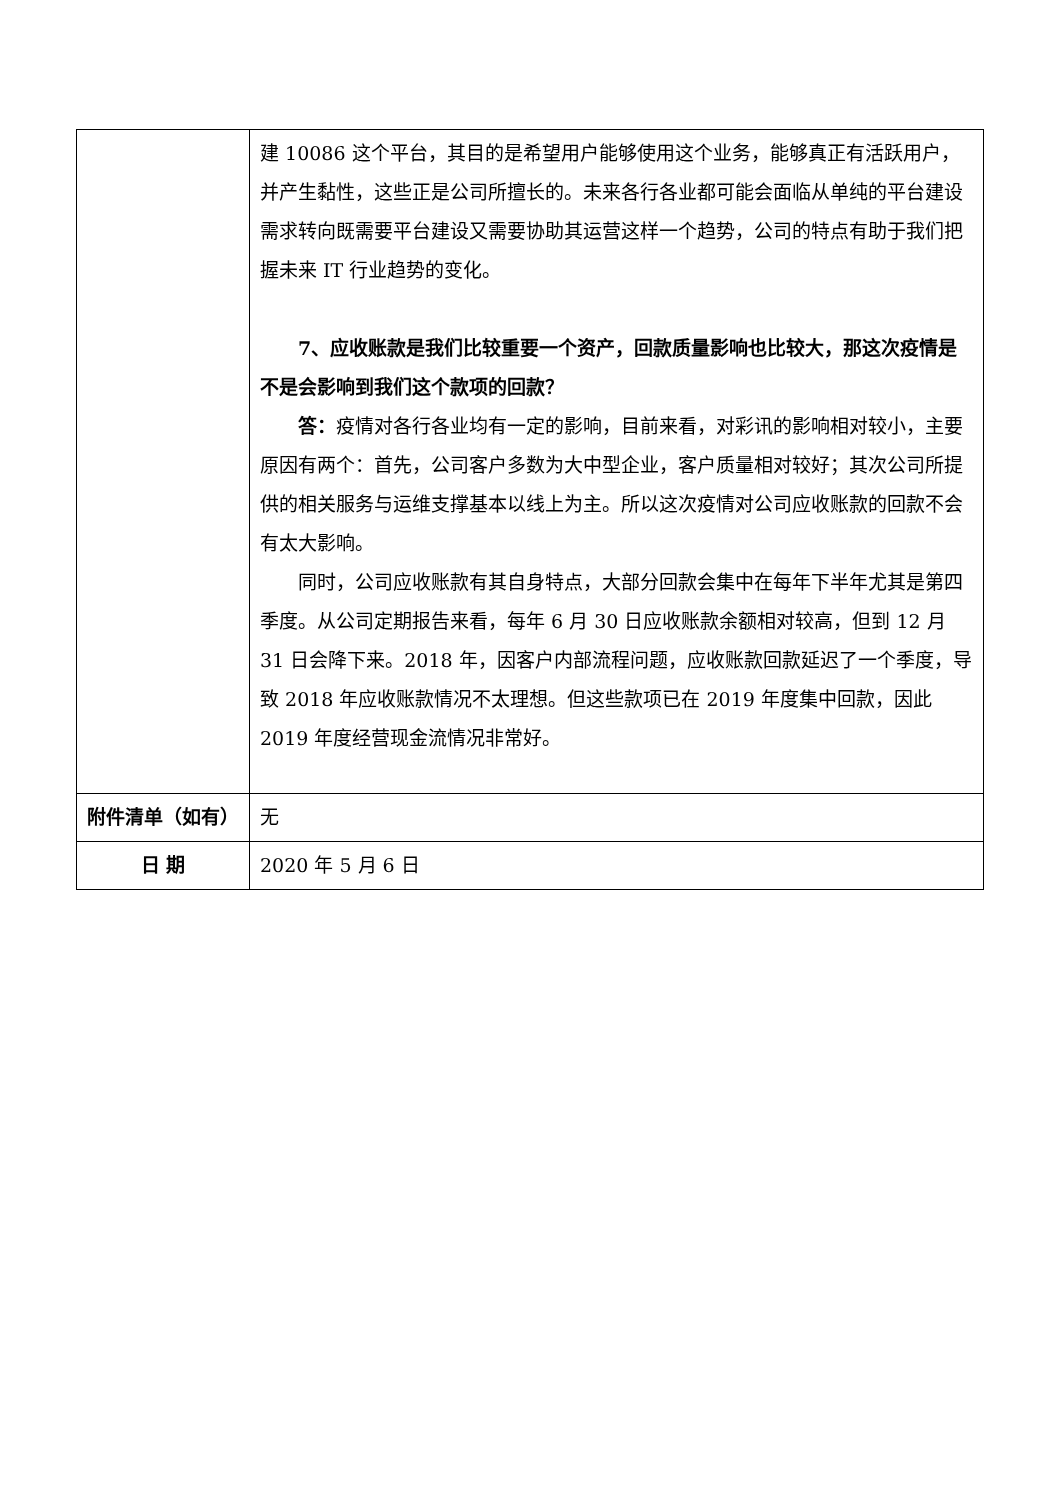| | 建 10086 这个平台，其目的是希望用户能够使用这个业务，能够真正有活跃用户，并产生黏性，这些正是公司所擅长的。未来各行各业都可能会面临从单纯的平台建设需求转向既需要平台建设又需要协助其运营这样一个趋势，公司的特点有助于我们把握未来 IT 行业趋势的变化。 7、应收账款是我们比较重要一个资产，回款质量影响也比较大，那这次疫情是不是会影响到我们这个款项的回款？ 答： 疫情对各行各业均有一定的影响，目前来看，对彩讯的影响相对较小，主要原因有两个：首先，公司客户多数为大中型企业，客户质量相对较好；其次公司所提供的相关服务与运维支撑基本以线上为主。所以这次疫情对公司应收账款的回款不会有太大影响。 同时，公司应收账款有其自身特点，大部分回款会集中在每年下半年尤其是第四季度。从公司定期报告来看，每年 6 月 30 日应收账款余额相对较高，但到 12 月 31 日会降下来。2018 年，因客户内部流程问题，应收账款回款延迟了一个季度，导致 2018 年应收账款情况不太理想。但这些款项已在 2019 年度集中回款，因此 2019 年度经营现金流情况非常好。 |
| 附件清单（如有） | 无 |
| 日 期 | 2020 年 5 月 6 日 |